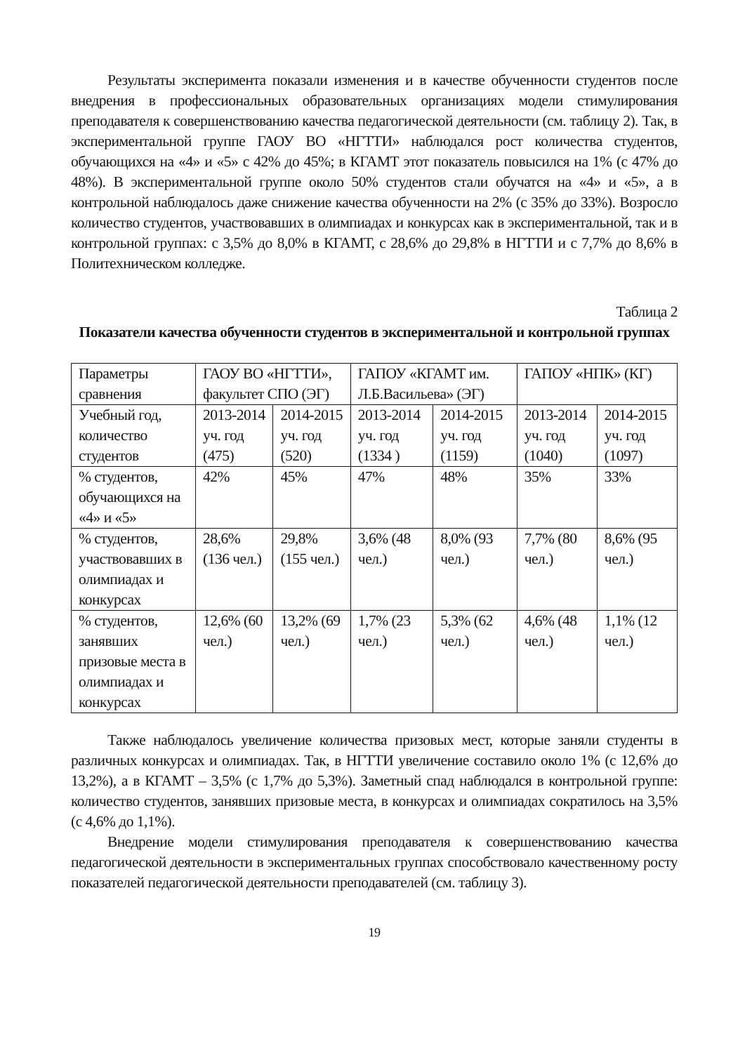Результаты эксперимента показали изменения и в качестве обученности студентов после внедрения в профессиональных образовательных организациях модели стимулирования преподавателя к совершенствованию качества педагогической деятельности (см. таблицу 2). Так, в экспериментальной группе ГАОУ ВО «НГТТИ» наблюдался рост количества студентов, обучающихся на «4» и «5» с 42% до 45%; в КГАМТ этот показатель повысился на 1% (с 47% до 48%). В экспериментальной группе около 50% студентов стали обучатся на «4» и «5», а в контрольной наблюдалось даже снижение качества обученности на 2% (с 35% до 33%). Возросло количество студентов, участвовавших в олимпиадах и конкурсах как в экспериментальной, так и в контрольной группах: с 3,5% до 8,0% в КГАМТ, с 28,6% до 29,8% в НГТТИ и с 7,7% до 8,6% в Политехническом колледже.
Таблица 2
Показатели качества обученности студентов в экспериментальной и контрольной группах
| Параметры сравнения | ГАОУ ВО «НГТТИ», факультет СПО (ЭГ) | | ГАПОУ «КГАМТ им. Л.Б.Васильева» (ЭГ) | | ГАПОУ «НПК» (КГ) | |
| Учебный год, количество студентов | 2013-2014 уч. год (475) | 2014-2015 уч. год (520) | 2013-2014 уч. год (1334 ) | 2014-2015 уч. год (1159) | 2013-2014 уч. год (1040) | 2014-2015 уч. год (1097) |
| % студентов, обучающихся на «4» и «5» | 42% | 45% | 47% | 48% | 35% | 33% |
| % студентов, участвовавших в олимпиадах и конкурсах | 28,6% (136 чел.) | 29,8% (155 чел.) | 3,6% (48 чел.) | 8,0% (93 чел.) | 7,7% (80 чел.) | 8,6% (95 чел.) |
| % студентов, занявших призовые места в олимпиадах и конкурсах | 12,6% (60 чел.) | 13,2% (69 чел.) | 1,7% (23 чел.) | 5,3% (62 чел.) | 4,6% (48 чел.) | 1,1% (12 чел.) |
Также наблюдалось увеличение количества призовых мест, которые заняли студенты в различных конкурсах и олимпиадах. Так, в НГТТИ увеличение составило около 1% (с 12,6% до 13,2%), а в КГАМТ – 3,5% (с 1,7% до 5,3%). Заметный спад наблюдался в контрольной группе: количество студентов, занявших призовые места, в конкурсах и олимпиадах сократилось на 3,5% (с 4,6% до 1,1%).
Внедрение модели стимулирования преподавателя к совершенствованию качества педагогической деятельности в экспериментальных группах способствовало качественному росту показателей педагогической деятельности преподавателей (см. таблицу 3).
19